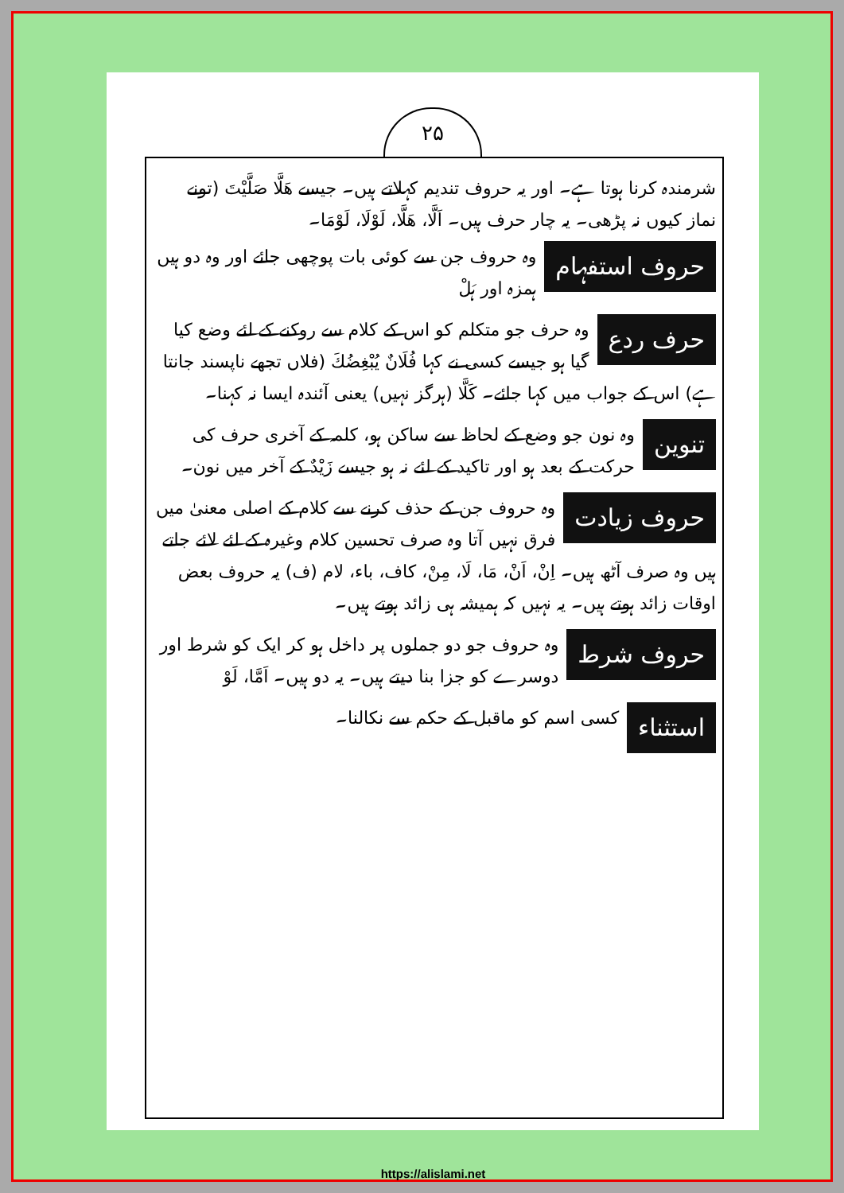۲۵
شرمندہ کرنا ہوتا ہے۔ اور یہ حروف تندیم کہلاتے ہیں۔ جیسے ھَلَّا صَلَّیْتَ (تونے نماز کیوں نہ پڑھی۔ یہ چار حرف ہیں۔ اَلَّا، ھَلَّا، لَوْلَا، لَوْمَا۔
حروف استفہام وہ حروف جن سے کوئی بات پوچھی جائے اور وہ دو ہیں ہمزہ اور ہَلْ
حرف ردع وہ حرف جو متکلم کو اس کے کلام سے روکنے کے لئے وضع کیا گیا ہو جیسے کسی نے کہا فُلَانٌ یُبْغِضُكَ (فلاں تجھے ناپسند جانتا ہے) اس کے جواب میں کہا جائے۔ کَلَّا (ہرگز نہیں) یعنی آئندہ ایسا نہ کہنا۔
تنوین وہ نون جو وضع کے لحاظ سے ساکن ہو، کلمہ کے آخری حرف کی حرکت کے بعد ہو اور تاکید کے لئے نہ ہو جیسے زَیْدٌ کے آخر میں نون۔
حروف زیادت وہ حروف جن کے حذف کرنے سے کلام کے اصلی معنیٰ میں فرق نہیں آتا وہ صرف تحسین کلام وغیرہ کے لئے لائے جاتے ہیں وہ صرف آٹھ ہیں۔ اِنْ، اَنْ، مَا، لَا، مِنْ، کاف، باء، لام (ف) یہ حروف بعض اوقات زائد ہوتے ہیں۔ یہ نہیں کہ ہمیشہ ہی زائد ہوتے ہیں۔
حروف شرط وہ حروف جو دو جملوں پر داخل ہو کر ایک کو شرط اور دوسرے کو جزا بنا دیتے ہیں۔ یہ دو ہیں۔ اَمَّا، لَوْ
استثناء کسی اسم کو ماقبل کے حکم سے نکالنا۔
https://alislami.net